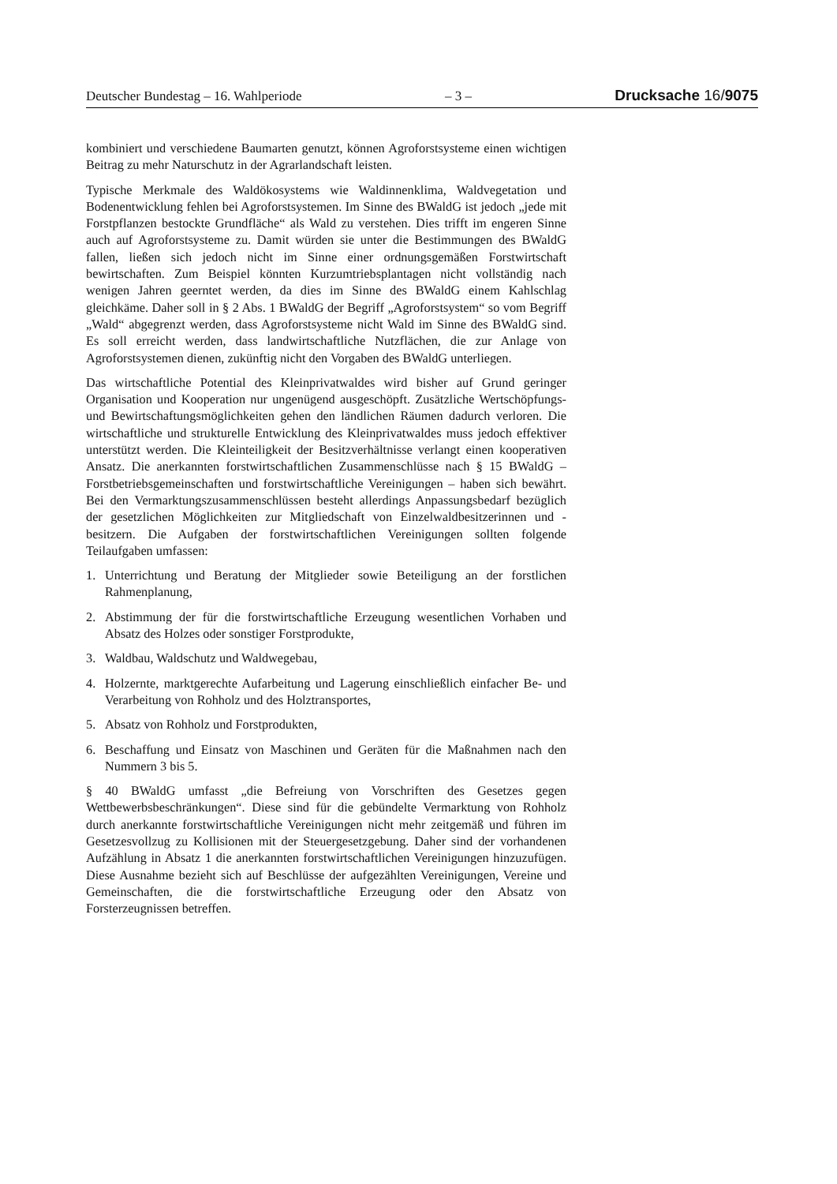Deutscher Bundestag – 16. Wahlperiode – 3 – Drucksache 16/9075
kombiniert und verschiedene Baumarten genutzt, können Agroforstsysteme einen wichtigen Beitrag zu mehr Naturschutz in der Agrarlandschaft leisten.
Typische Merkmale des Waldökosystems wie Waldinnenklima, Waldvegetation und Bodenentwicklung fehlen bei Agroforstsystemen. Im Sinne des BWaldG ist jedoch „jede mit Forstpflanzen bestockte Grundfläche“ als Wald zu verstehen. Dies trifft im engeren Sinne auch auf Agroforstsysteme zu. Damit würden sie unter die Bestimmungen des BWaldG fallen, ließen sich jedoch nicht im Sinne einer ordnungsgemäßen Forstwirtschaft bewirtschaften. Zum Beispiel könnten Kurzumtriebsplantagen nicht vollständig nach wenigen Jahren geerntet werden, da dies im Sinne des BWaldG einem Kahlschlag gleichkäme. Daher soll in § 2 Abs. 1 BWaldG der Begriff „Agroforstsystem“ so vom Begriff „Wald“ abgegrenzt werden, dass Agroforstsysteme nicht Wald im Sinne des BWaldG sind. Es soll erreicht werden, dass landwirtschaftliche Nutzflächen, die zur Anlage von Agroforstsystemen dienen, zukünftig nicht den Vorgaben des BWaldG unterliegen.
Das wirtschaftliche Potential des Kleinprivatwaldes wird bisher auf Grund geringer Organisation und Kooperation nur ungenügend ausgeschöpft. Zusätzliche Wertschöpfungs- und Bewirtschaftungsmöglichkeiten gehen den ländlichen Räumen dadurch verloren. Die wirtschaftliche und strukturelle Entwicklung des Kleinprivatwaldes muss jedoch effektiver unterstützt werden. Die Kleinteiligkeit der Besitzverhältnisse verlangt einen kooperativen Ansatz. Die anerkannten forstwirtschaftlichen Zusammenschlüsse nach § 15 BWaldG – Forstbetriebsgemeinschaften und forstwirtschaftliche Vereinigungen – haben sich bewährt. Bei den Vermarktungszusammenschlüssen besteht allerdings Anpassungsbedarf bezüglich der gesetzlichen Möglichkeiten zur Mitgliedschaft von Einzelwaldbesitzerinnen und -besitzern. Die Aufgaben der forstwirtschaftlichen Vereinigungen sollten folgende Teilaufgaben umfassen:
1. Unterrichtung und Beratung der Mitglieder sowie Beteiligung an der forstlichen Rahmenplanung,
2. Abstimmung der für die forstwirtschaftliche Erzeugung wesentlichen Vorhaben und Absatz des Holzes oder sonstiger Forstprodukte,
3. Waldbau, Waldschutz und Waldwegebau,
4. Holzernte, marktgerechte Aufarbeitung und Lagerung einschließlich einfacher Be- und Verarbeitung von Rohholz und des Holztransportes,
5. Absatz von Rohholz und Forstprodukten,
6. Beschaffung und Einsatz von Maschinen und Geräten für die Maßnahmen nach den Nummern 3 bis 5.
§ 40 BWaldG umfasst „die Befreiung von Vorschriften des Gesetzes gegen Wettbewerbsbeschränkungen“. Diese sind für die gebündelte Vermarktung von Rohholz durch anerkannte forstwirtschaftliche Vereinigungen nicht mehr zeitgemäß und führen im Gesetzesvollzug zu Kollisionen mit der Steuergesetzgebung. Daher sind der vorhandenen Aufzählung in Absatz 1 die anerkannten forstwirtschaftlichen Vereinigungen hinzuzufügen. Diese Ausnahme bezieht sich auf Beschlüsse der aufgezählten Vereinigungen, Vereine und Gemeinschaften, die die forstwirtschaftliche Erzeugung oder den Absatz von Forsterzeugnissen betreffen.